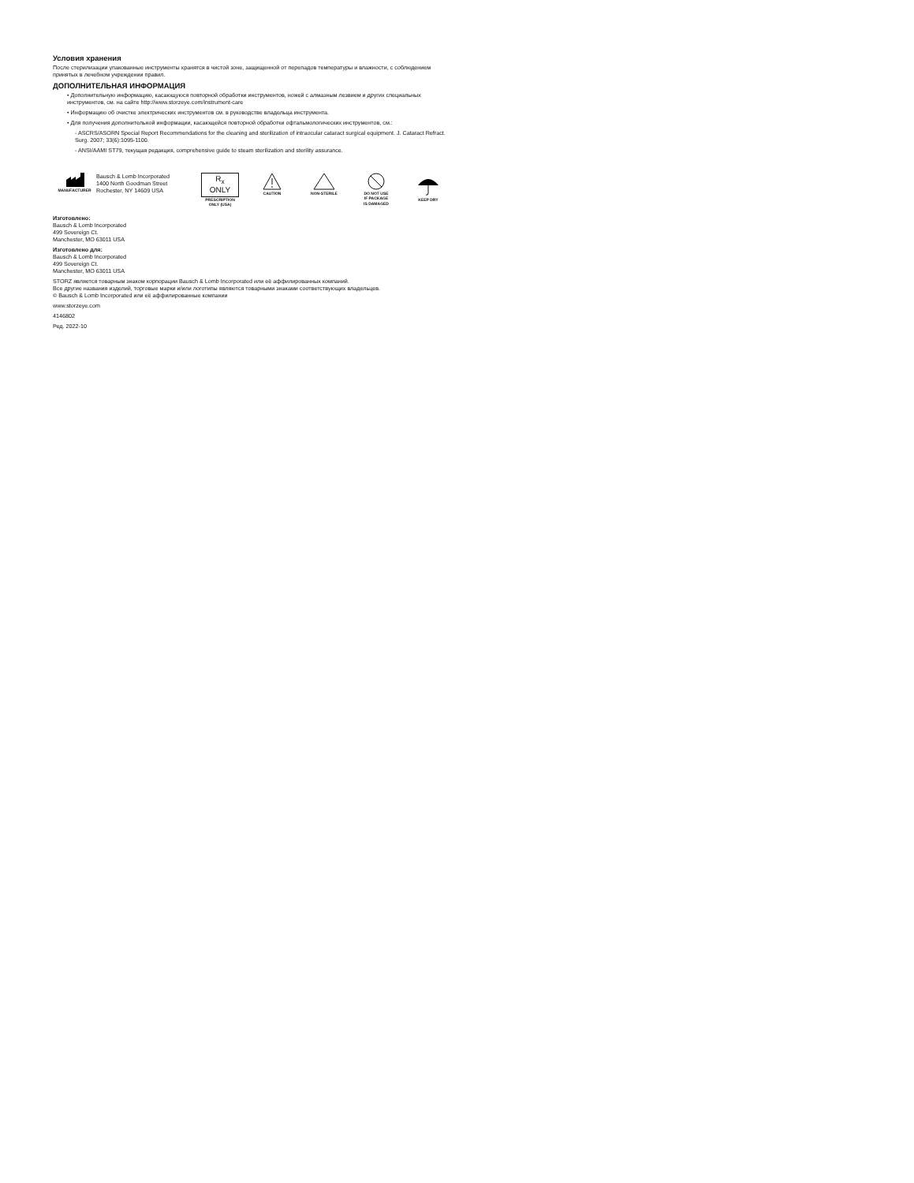Условия хранения
После стерилизации упакованные инструменты хранятся в чистой зоне, защищенной от перепадов температуры и влажности, с соблюдением принятых в лечебном учреждении правил.
ДОПОЛНИТЕЛЬНАЯ ИНФОРМАЦИЯ
• Дополнительную информацию, касающуюся повторной обработки инструментов, ножей с алмазным лезвием и других специальных инструментов, см. на сайте http://www.storzeye.com/instrument-care
• Информацию об очистке электрических инструментов см. в руководстве владельца инструмента.
• Для получения дополнительной информации, касающейся повторной обработки офтальмологических инструментов, см.:
- ASCRS/ASORN Special Report Recommendations for the cleaning and sterilization of intraocular cataract surgical equipment. J. Cataract Refract. Surg. 2007; 33(6):1095-1100.
- ANSI/AAMI ST79, текущая редакция, comprehensive guide to steam sterilization and sterility assurance.
MANUFACTURER
Bausch & Lomb Incorporated
1400 North Goodman Street
Rochester, NY 14609 USA
R<sub>x</sub> ONLY
PRESCRIPTION
ONLY (USA)
CAUTION
NON-STERILE
DO NOT USE
IF PACKAGE
IS DAMAGED
KEEP DRY
Изготовлено:
Bausch & Lomb Incorporated
499 Sovereign Ct.
Manchester, MO 63011 USA
Изготовлено для:
Bausch & Lomb Incorporated
499 Sovereign Ct.
Manchester, MO 63011 USA
STORZ является товарным знаком корпорации Bausch & Lomb Incorporated или её аффилированных компаний.
Все другие названия изделий, торговые марки и/или логотипы являются товарными знаками соответствующих владельцев.
© Bausch & Lomb Incorporated или её аффилированные компании
www.storzeye.com
4146802
Ред. 2022-10